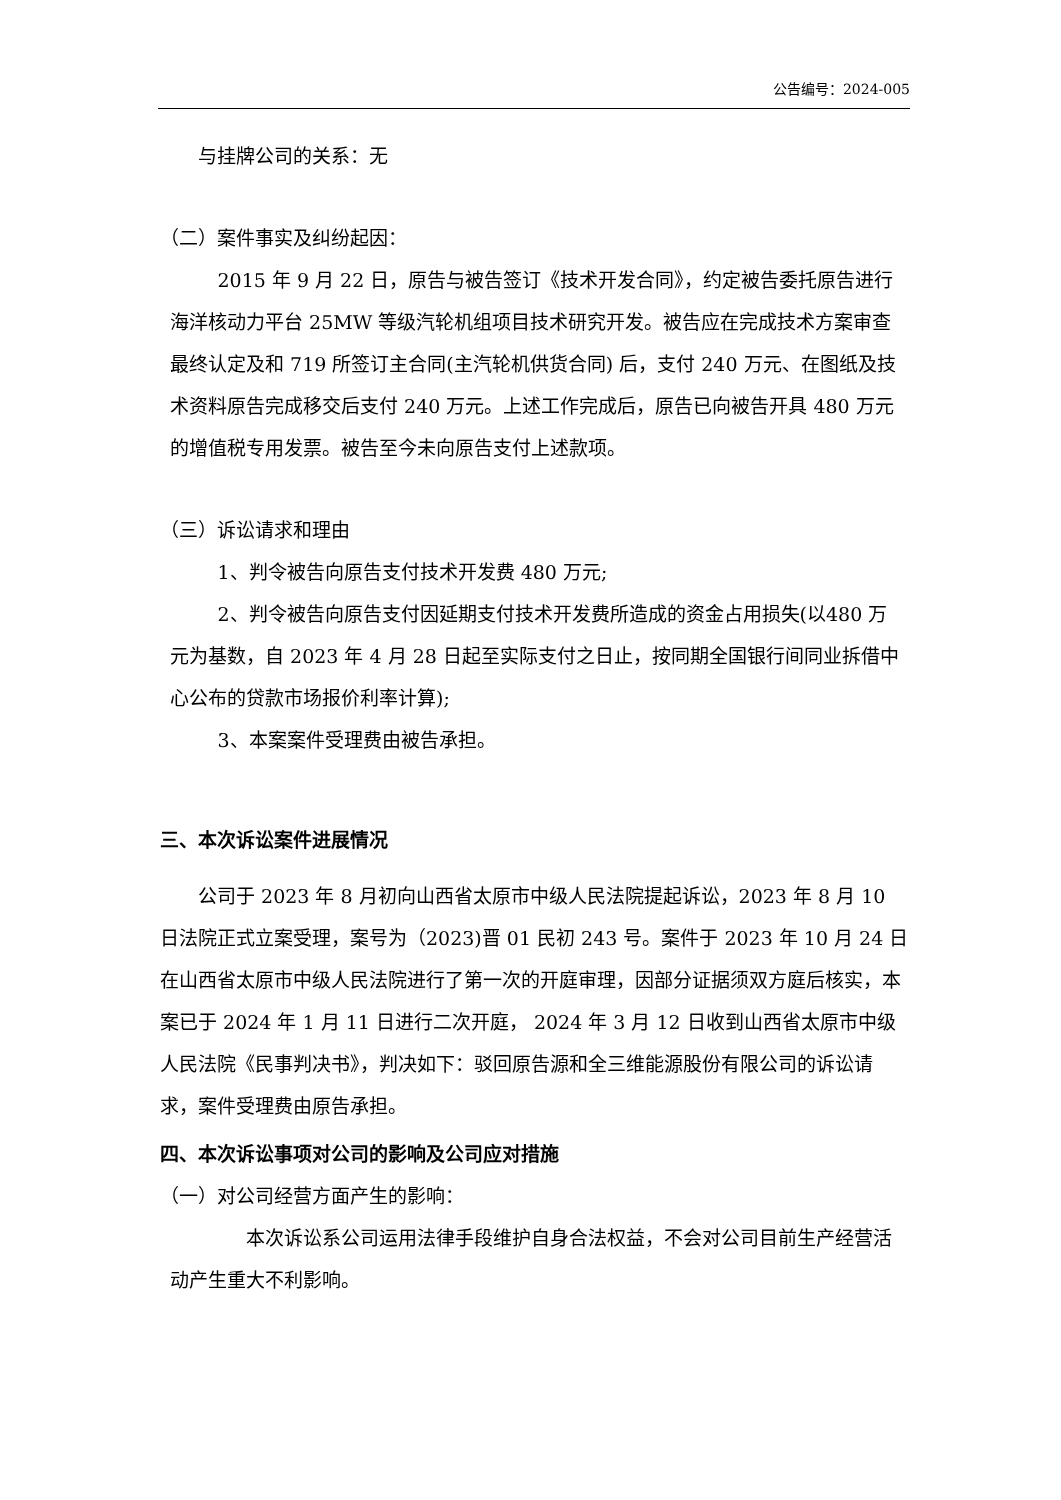公告编号：2024-005
与挂牌公司的关系：无
（二）案件事实及纠纷起因：
2015 年 9 月 22 日，原告与被告签订《技术开发合同》，约定被告委托原告进行海洋核动力平台 25MW 等级汽轮机组项目技术研究开发。被告应在完成技术方案审查最终认定及和 719 所签订主合同(主汽轮机供货合同) 后，支付 240 万元、在图纸及技术资料原告完成移交后支付 240 万元。上述工作完成后，原告已向被告开具 480 万元的增值税专用发票。被告至今未向原告支付上述款项。
（三）诉讼请求和理由
1、判令被告向原告支付技术开发费 480 万元;
2、判令被告向原告支付因延期支付技术开发费所造成的资金占用损失(以480 万元为基数，自 2023 年 4 月 28 日起至实际支付之日止，按同期全国银行间同业拆借中心公布的贷款市场报价利率计算);
3、本案案件受理费由被告承担。
三、本次诉讼案件进展情况
公司于 2023 年 8 月初向山西省太原市中级人民法院提起诉讼，2023 年 8 月 10 日法院正式立案受理，案号为（2023)晋 01 民初 243 号。案件于 2023 年 10 月 24 日在山西省太原市中级人民法院进行了第一次的开庭审理，因部分证据须双方庭后核实，本案已于 2024 年 1 月 11 日进行二次开庭， 2024 年 3 月 12 日收到山西省太原市中级人民法院《民事判决书》，判决如下：驳回原告源和全三维能源股份有限公司的诉讼请求，案件受理费由原告承担。
四、本次诉讼事项对公司的影响及公司应对措施
（一）对公司经营方面产生的影响：
本次诉讼系公司运用法律手段维护自身合法权益，不会对公司目前生产经营活动产生重大不利影响。